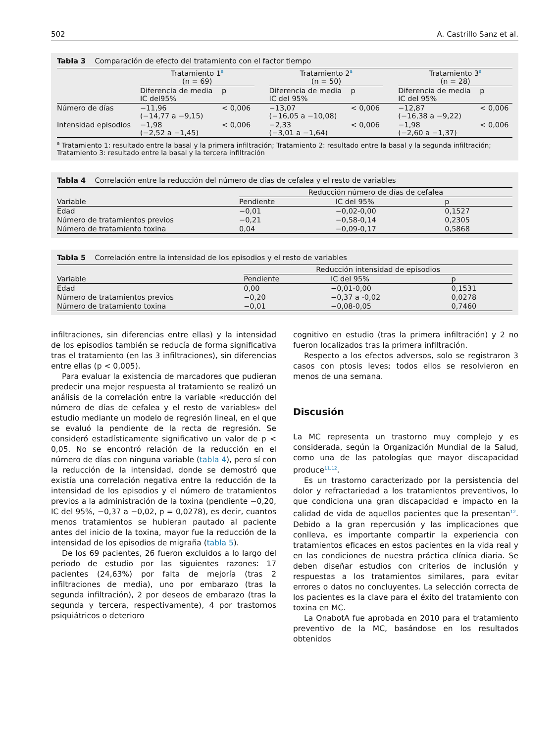502 A. Castrillo Sanz et al.
Tabla 3 Comparación de efecto del tratamiento con el factor tiempo
| | Tratamiento 1<sup>a</sup> (n = 69) | | | Tratamiento 2<sup>a</sup> (n = 50) | | | Tratamiento 3<sup>a</sup> (n = 28) | |
| --- | --- | --- | --- | --- | --- | --- | --- | --- |
| | Diferencia de media IC del95% | p | | Diferencia de media IC del 95% | p | | Diferencia de media IC del 95% | p |
| Número de días | −11,96 (−14,77 a −9,15) | < 0,006 | | −13,07 (−16,05 a −10,08) | < 0,006 | | −12,87 (−16,38 a −9,22) | < 0,006 |
| Intensidad episodios | −1,98 (−2,52 a −1,45) | < 0,006 | | −2,33 (−3,01 a −1,64) | < 0,006 | | −1,98 (−2,60 a −1,37) | < 0,006 |
<sup>a</sup> Tratamiento 1: resultado entre la basal y la primera infiltración; Tratamiento 2: resultado entre la basal y la segunda infiltración; Tratamiento 3: resultado entre la basal y la tercera infiltración
Tabla 4 Correlación entre la reducción del número de días de cefalea y el resto de variables
| | Reducción número de días de cefalea | | |
| --- | --- | --- | --- |
| Variable | Pendiente | IC del 95% | p |
| Edad | −0,01 | −0,02-0,00 | 0,1527 |
| Número de tratamientos previos | −0,21 | −0,58-0,14 | 0,2305 |
| Número de tratamiento toxina | 0,04 | −0,09-0,17 | 0,5868 |
Tabla 5 Correlación entre la intensidad de los episodios y el resto de variables
| | Reducción intensidad de episodios | | |
| --- | --- | --- | --- |
| Variable | Pendiente | IC del 95% | p |
| Edad | 0,00 | −0,01-0,00 | 0,1531 |
| Número de tratamientos previos | −0,20 | −0,37 a -0,02 | 0,0278 |
| Número de tratamiento toxina | −0,01 | −0,08-0,05 | 0,7460 |
infiltraciones, sin diferencias entre ellas) y la intensidad de los episodios también se reducía de forma significativa tras el tratamiento (en las 3 infiltraciones), sin diferencias entre ellas (p < 0,005).
Para evaluar la existencia de marcadores que pudieran predecir una mejor respuesta al tratamiento se realizó un análisis de la correlación entre la variable «reducción del número de días de cefalea y el resto de variables» del estudio mediante un modelo de regresión lineal, en el que se evaluó la pendiente de la recta de regresión. Se consideró estadísticamente significativo un valor de p < 0,05. No se encontró relación de la reducción en el número de días con ninguna variable (tabla 4), pero sí con la reducción de la intensidad, donde se demostró que existía una correlación negativa entre la reducción de la intensidad de los episodios y el número de tratamientos previos a la administración de la toxina (pendiente −0,20, IC del 95%, −0,37 a −0,02, p = 0,0278), es decir, cuantos menos tratamientos se hubieran pautado al paciente antes del inicio de la toxina, mayor fue la reducción de la intensidad de los episodios de migraña (tabla 5).
De los 69 pacientes, 26 fueron excluidos a lo largo del periodo de estudio por las siguientes razones: 17 pacientes (24,63%) por falta de mejoría (tras 2 infiltraciones de media), uno por embarazo (tras la segunda infiltración), 2 por deseos de embarazo (tras la segunda y tercera, respectivamente), 4 por trastornos psiquiátricos o deterioro
cognitivo en estudio (tras la primera infiltración) y 2 no fueron localizados tras la primera infiltración.
Respecto a los efectos adversos, solo se registraron 3 casos con ptosis leves; todos ellos se resolvieron en menos de una semana.
Discusión
La MC representa un trastorno muy complejo y es considerada, según la Organización Mundial de la Salud, como una de las patologías que mayor discapacidad produce<sup>11,12</sup>.
Es un trastorno caracterizado por la persistencia del dolor y refractariedad a los tratamientos preventivos, lo que condiciona una gran discapacidad e impacto en la calidad de vida de aquellos pacientes que la presentan<sup>12</sup>. Debido a la gran repercusión y las implicaciones que conlleva, es importante compartir la experiencia con tratamientos eficaces en estos pacientes en la vida real y en las condiciones de nuestra práctica clínica diaria. Se deben diseñar estudios con criterios de inclusión y respuestas a los tratamientos similares, para evitar errores o datos no concluyentes. La selección correcta de los pacientes es la clave para el éxito del tratamiento con toxina en MC.
La OnabotA fue aprobada en 2010 para el tratamiento preventivo de la MC, basándose en los resultados obtenidos